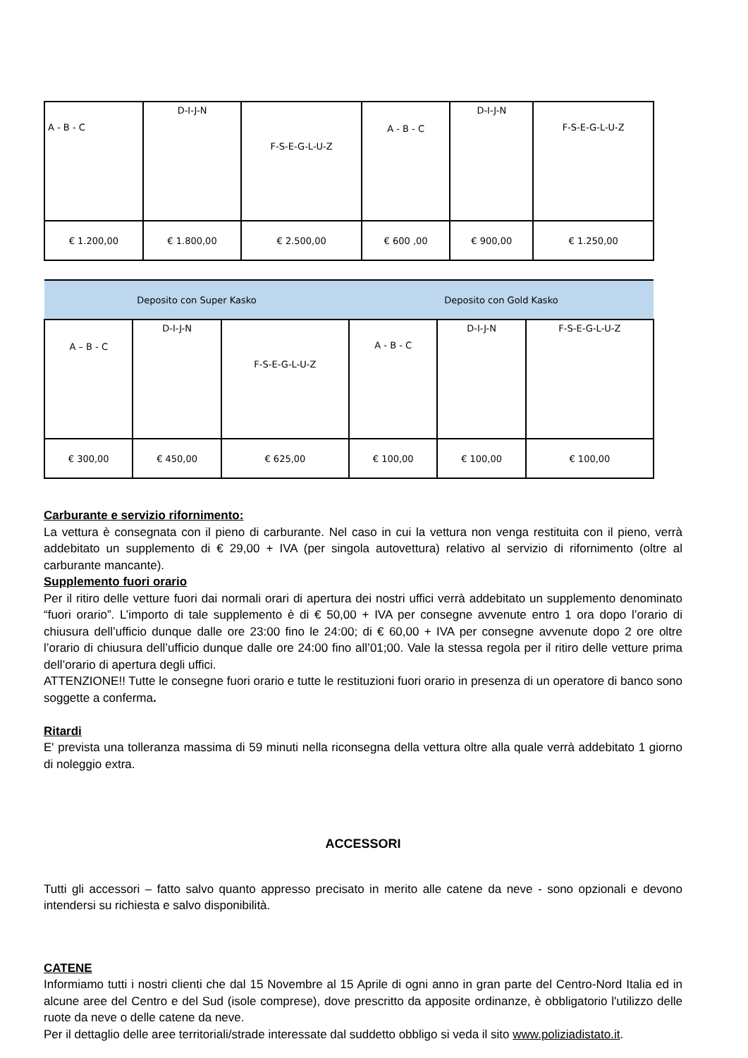| A - B - C | D-I-J-N | F-S-E-G-L-U-Z | A - B - C | D-I-J-N | F-S-E-G-L-U-Z |
| € 1.200,00 | € 1.800,00 | € 2.500,00 | € 600 ,00 | € 900,00 | € 1.250,00 |
| Deposito con Super Kasko | | | Deposito con Gold Kasko | | |
| --- | --- | --- | --- | --- | --- |
| A – B - C | D-I-J-N | F-S-E-G-L-U-Z | A - B - C | D-I-J-N | F-S-E-G-L-U-Z |
| € 300,00 | € 450,00 | € 625,00 | € 100,00 | € 100,00 | € 100,00 |
Carburante e servizio rifornimento:
La vettura è consegnata con il pieno di carburante. Nel caso in cui la vettura non venga restituita con il pieno, verrà addebitato un supplemento di € 29,00 + IVA (per singola autovettura) relativo al servizio di rifornimento (oltre al carburante mancante).
Supplemento fuori orario
Per il ritiro delle vetture fuori dai normali orari di apertura dei nostri uffici verrà addebitato un supplemento denominato “fuori orario”. L’importo di tale supplemento è di € 50,00 + IVA per consegne avvenute entro 1 ora dopo l’orario di chiusura dell’ufficio dunque dalle ore 23:00 fino le 24:00; di € 60,00 + IVA per consegne avvenute dopo 2 ore oltre l’orario di chiusura dell’ufficio dunque dalle ore 24:00 fino all’01;00. Vale la stessa regola per il ritiro delle vetture prima dell’orario di apertura degli uffici.
ATTENZIONE!! Tutte le consegne fuori orario e tutte le restituzioni fuori orario in presenza di un operatore di banco sono soggette a conferma.
Ritardi
E' prevista una tolleranza massima di 59 minuti nella riconsegna della vettura oltre alla quale verrà addebitato 1 giorno di noleggio extra.
ACCESSORI
Tutti gli accessori – fatto salvo quanto appresso precisato in merito alle catene da neve - sono opzionali e devono intendersi su richiesta e salvo disponibilità.
CATENE
Informiamo tutti i nostri clienti che dal 15 Novembre al 15 Aprile di ogni anno in gran parte del Centro-Nord Italia ed in alcune aree del Centro e del Sud (isole comprese), dove prescritto da apposite ordinanze, è obbligatorio l'utilizzo delle ruote da neve o delle catene da neve.
Per il dettaglio delle aree territoriali/strade interessate dal suddetto obbligo si veda il sito www.poliziadistato.it.